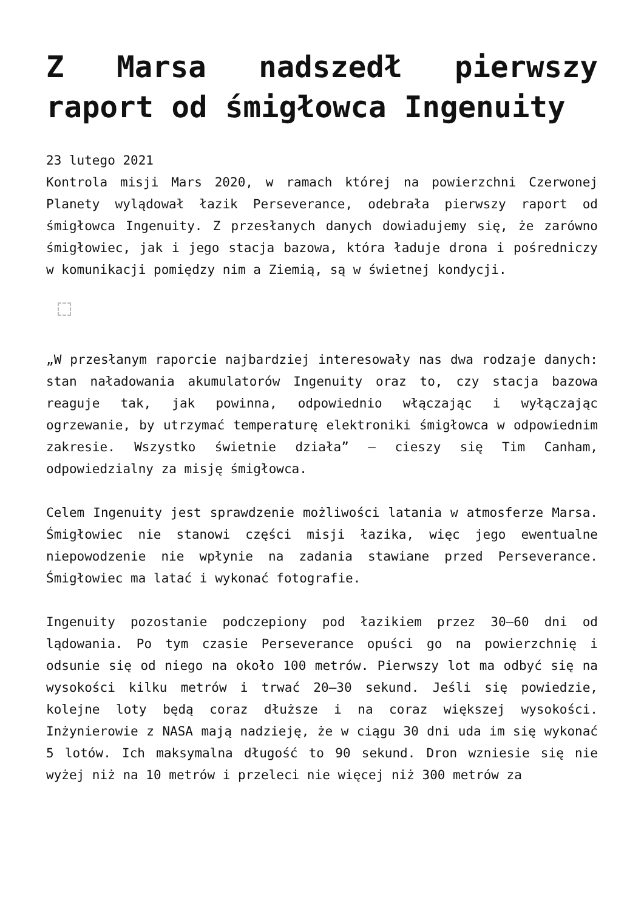Z Marsa nadszedł pierwszy raport od śmigłowca Ingenuity
23 lutego 2021
Kontrola misji Mars 2020, w ramach której na powierzchni Czerwonej Planety wylądował łazik Perseverance, odebrała pierwszy raport od śmigłowca Ingenuity. Z przesłanych danych dowiadujemy się, że zarówno śmigłowiec, jak i jego stacja bazowa, która ładuje drona i pośredniczy w komunikacji pomiędzy nim a Ziemią, są w świetnej kondycji.
„W przesłanym raporcie najbardziej interesowały nas dwa rodzaje danych: stan naładowania akumulatorów Ingenuity oraz to, czy stacja bazowa reaguje tak, jak powinna, odpowiednio włączając i wyłączając ogrzewanie, by utrzymać temperaturę elektroniki śmigłowca w odpowiednim zakresie. Wszystko świetnie działa” – cieszy się Tim Canham, odpowiedzialny za misję śmigłowca.
Celem Ingenuity jest sprawdzenie możliwości latania w atmosferze Marsa. Śmigłowiec nie stanowi części misji łazika, więc jego ewentualne niepowodzenie nie wpłynie na zadania stawiane przed Perseverance. Śmigłowiec ma latać i wykonać fotografie.
Ingenuity pozostanie podczepiony pod łazikiem przez 30–60 dni od lądowania. Po tym czasie Perseverance opuści go na powierzchnię i odsunie się od niego na około 100 metrów. Pierwszy lot ma odbyć się na wysokości kilku metrów i trwać 20–30 sekund. Jeśli się powiedzie, kolejne loty będą coraz dłuższe i na coraz większej wysokości. Inżynierowie z NASA mają nadzieję, że w ciągu 30 dni uda im się wykonać 5 lotów. Ich maksymalna długość to 90 sekund. Dron wzniesie się nie wyżej niż na 10 metrów i przeleci nie więcej niż 300 metrów za